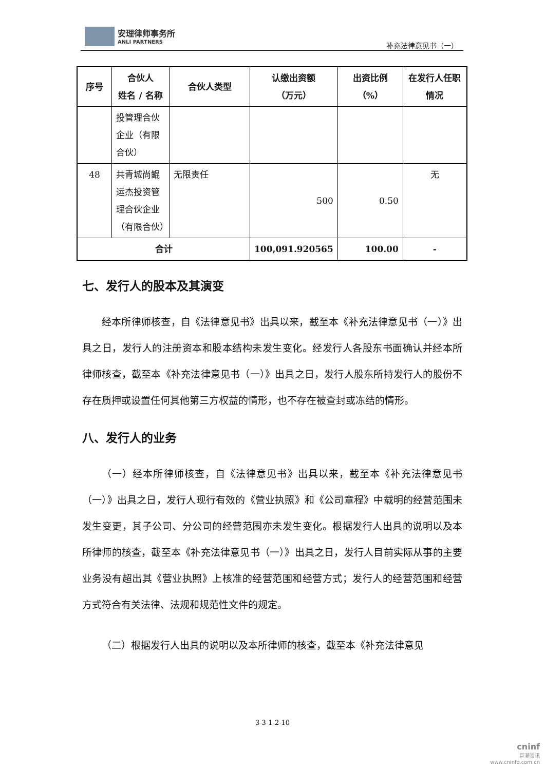安理律师事务所
ANLI PARTNERS
补充法律意见书（一）
| 序号 | 合伙人 姓名 / 名称 | 合伙人类型 | 认缴出资额 （万元） | 出资比例（%） | 在发行人任职 情况 |
| --- | --- | --- | --- | --- | --- |
| | 投管理合伙企业（有限合伙） | | | | |
| 48 | 共青城尚鲲运杰投资管理合伙企业（有限合伙） | 无限责任 | 500 | 0.50 | 无 |
| 合计 | | | 100,091.920565 | 100.00 | - |
七、发行人的股本及其演变
经本所律师核查，自《法律意见书》出具以来，截至本《补充法律意见书（一）》出具之日，发行人的注册资本和股本结构未发生变化。经发行人各股东书面确认并经本所律师核查，截至本《补充法律意见书（一）》出具之日，发行人股东所持发行人的股份不存在质押或设置任何其他第三方权益的情形，也不存在被查封或冻结的情形。
八、发行人的业务
（一）经本所律师核查，自《法律意见书》出具以来，截至本《补充法律意见书（一）》出具之日，发行人现行有效的《营业执照》和《公司章程》中载明的经营范围未发生变更，其子公司、分公司的经营范围亦未发生变化。根据发行人出具的说明以及本所律师的核查，截至本《补充法律意见书（一）》出具之日，发行人目前实际从事的主要业务没有超出其《营业执照》上核准的经营范围和经营方式；发行人的经营范围和经营方式符合有关法律、法规和规范性文件的规定。
（二）根据发行人出具的说明以及本所律师的核查，截至本《补充法律意见
3-3-1-2-10
cninf
巨潮资讯
www.cninfo.com.cn